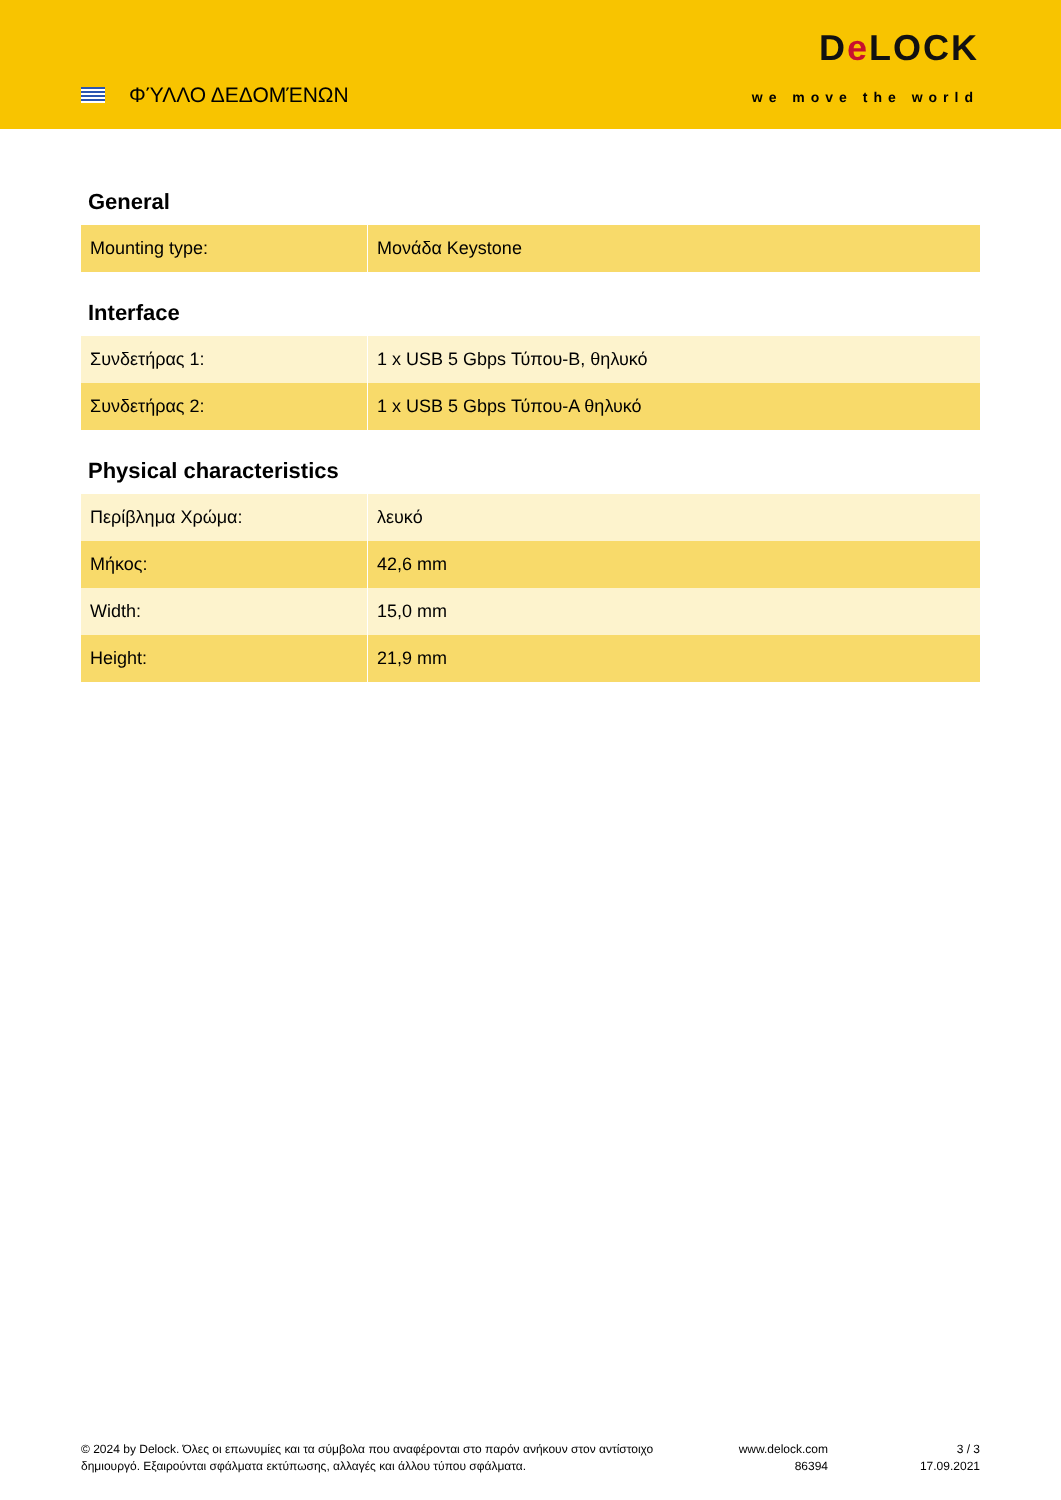ΦΎΛΛΟ ΔΕΔΟΜΈΝΩΝ
De LOCK
we move the world
General
| Mounting type: | Μονάδα Keystone |
Interface
| Συνδετήρας 1: | 1 x USB 5 Gbps Τύπου-B, θηλυκό |
| Συνδετήρας 2: | 1 x USB 5 Gbps Τύπου-A θηλυκό |
Physical characteristics
| Περίβλημα Χρώμα: | λευκό |
| Μήκος: | 42,6 mm |
| Width: | 15,0 mm |
| Height: | 21,9 mm |
© 2024 by Delock. Όλες οι επωνυμίες και τα σύμβολα που αναφέρονται στο παρόν ανήκουν στον αντίστοιχο δημιουργό. Εξαιρούνται σφάλματα εκτύπωσης, αλλαγές και άλλου τύπου σφάλματα.
www.delock.com
86394
3 / 3
17.09.2021